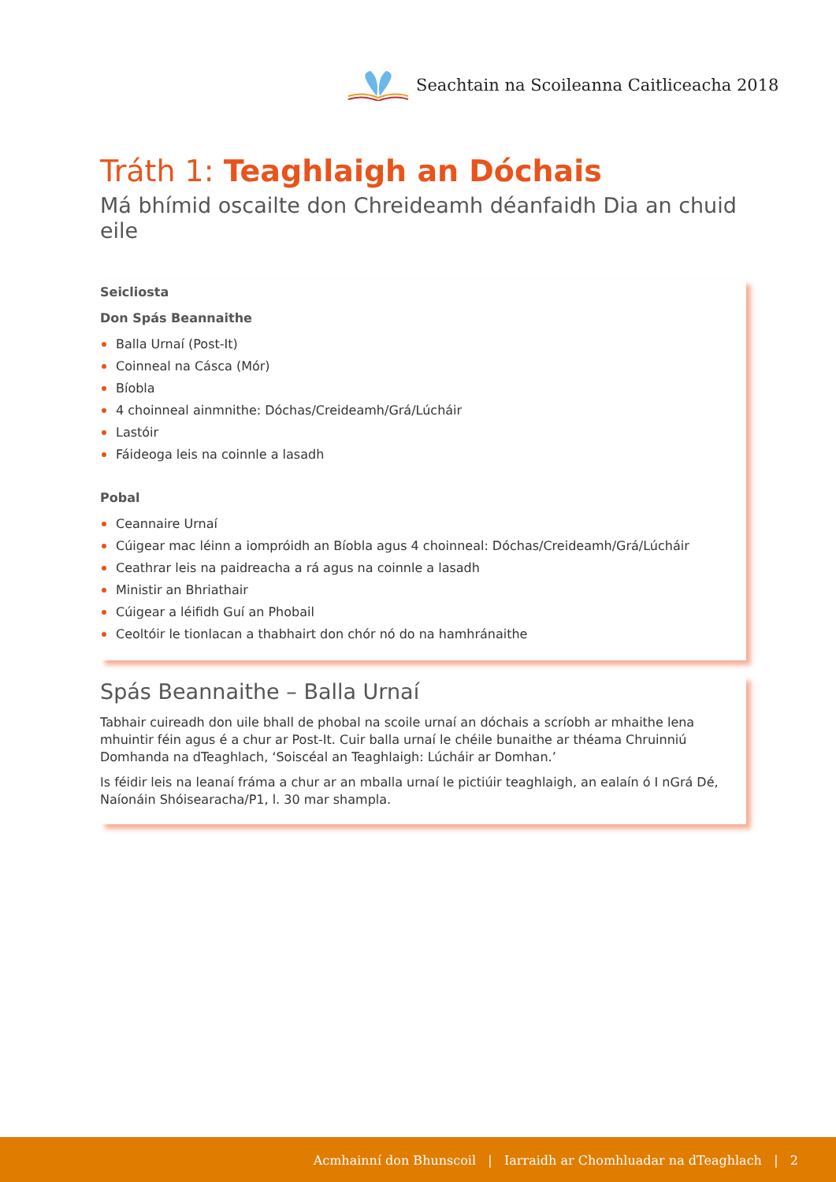Seachtain na Scoileanna Caitliceacha 2018
Tráth 1: Teaghlaigh an Dóchais
Má bhímid oscailte don Chreideamh déanfaidh Dia an chuid eile
Seicliosta
Don Spás Beannaithe
Balla Urnaí (Post-It)
Coinneal na Cásca (Mór)
Bíobla
4 choinneal ainmnithe: Dóchas/Creideamh/Grá/Lúcháir
Lastóir
Fáideoga leis na coinnle a lasadh
Pobal
Ceannaire Urnaí
Cúigear mac léinn a iompróidh an Bíobla agus 4 choinneal: Dóchas/Creideamh/Grá/Lúcháir
Ceathrar leis na paidreacha a rá agus na coinnle a lasadh
Ministir an Bhriathair
Cúigear a léifidh Guí an Phobail
Ceoltóir le tionlacan a thabhairt don chór nó do na hamhránaithe
Spás Beannaithe – Balla Urnaí
Tabhair cuireadh don uile bhall de phobal na scoile urnaí an dóchais a scríobh ar mhaithe lena mhuintir féin agus é a chur ar Post-It. Cuir balla urnaí le chéile bunaithe ar théama Chruinniú Domhanda na dTeaghlach, ‘Soiscéal an Teaghlaigh: Lúcháir ar Domhan.’
Is féidir leis na leanaí fráma a chur ar an mballa urnaí le pictiúir teaghlaigh, an ealaín ó I nGrá Dé, Naíonáin Shóisearacha/P1, l. 30 mar shampla.
Acmhainní don Bhunscoil | Iarraidh ar Chomhluadar na dTeaghlach | 2